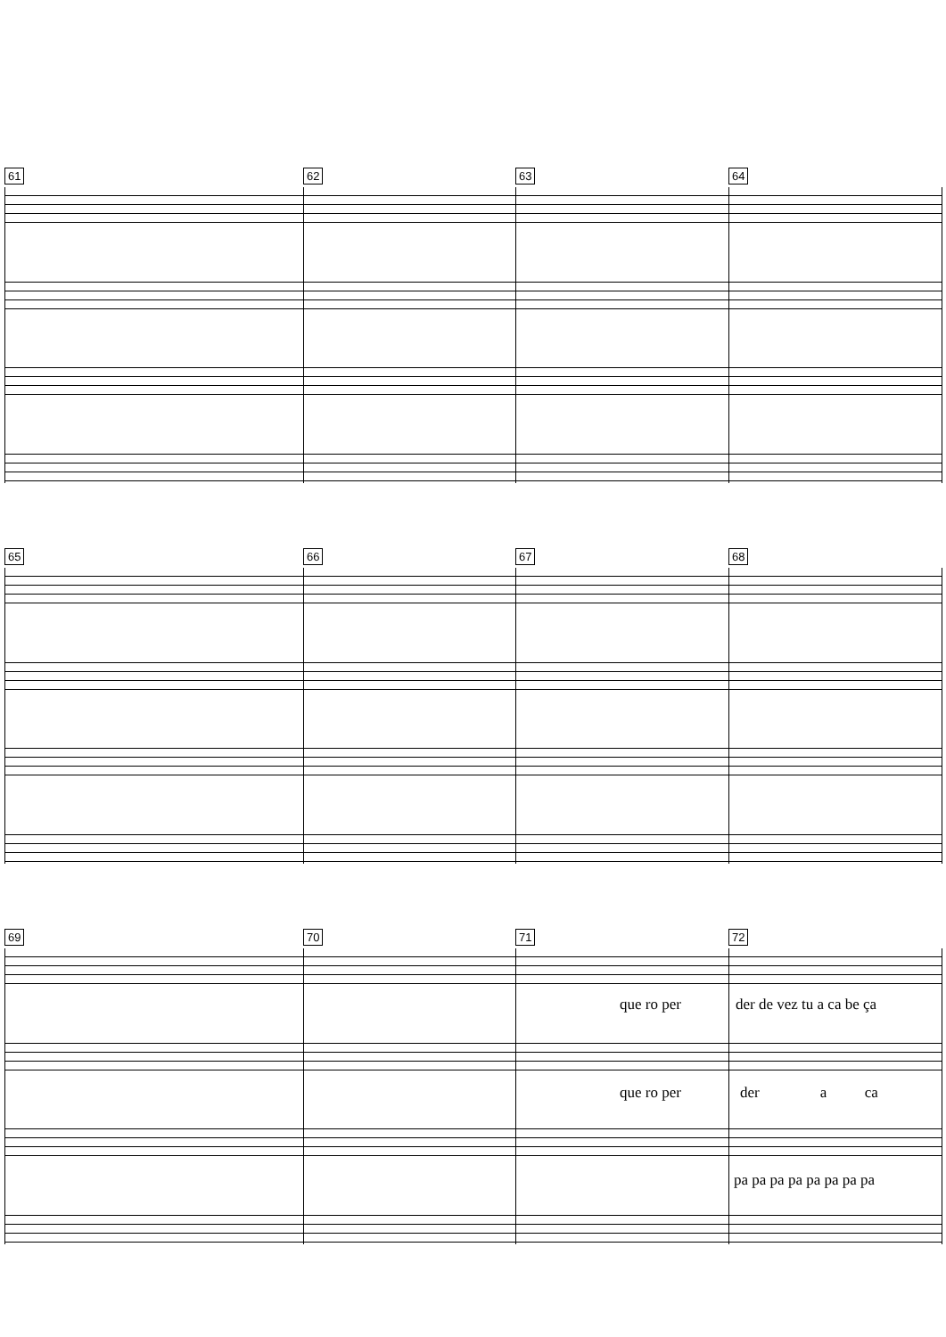61 62 63 64
65 66 67 68
69 70 71 72
que ro per der de vez tu a ca be ça
que ro per der a ca
pa pa pa pa pa pa pa pa